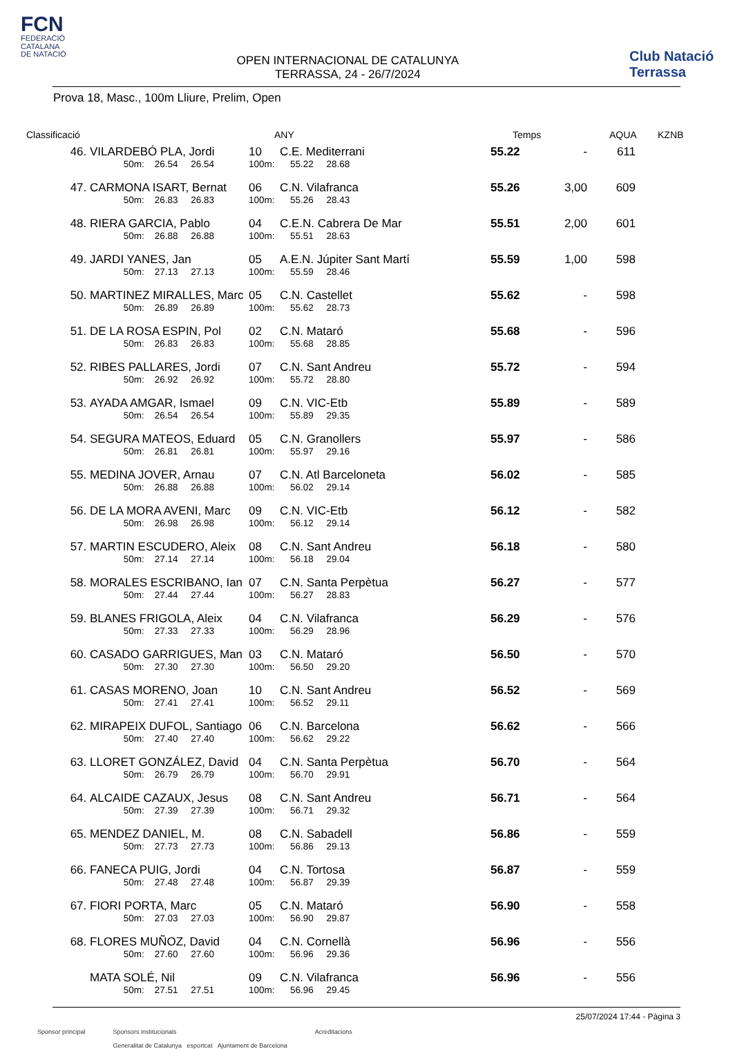FCN
FEDERACIÓ
CATALANA
DE NATACIÓ
OPEN INTERNACIONAL DE CATALUNYA
TERRASSA, 24 - 26/7/2024
Club Natació Terrassa
Prova 18, Masc., 100m Lliure, Prelim, Open
| Classificació | | ANY | | Temps | | AQUA | KZNB |
| --- | --- | --- | --- | --- | --- | --- | --- |
| 46. | VILARDEBÓ PLA, Jordi | 10 | C.E. Mediterrani | 55.22 | - | 611 |
| | 50m: 26.54 26.54 | 100m: | 55.22 28.68 | | | |
| 47. | CARMONA ISART, Bernat | 06 | C.N. Vilafranca | 55.26 | 3,00 | 609 |
| | 50m: 26.83 26.83 | 100m: | 55.26 28.43 | | | |
| 48. | RIERA GARCIA, Pablo | 04 | C.E.N. Cabrera De Mar | 55.51 | 2,00 | 601 |
| | 50m: 26.88 26.88 | 100m: | 55.51 28.63 | | | |
| 49. | JARDI YANES, Jan | 05 | A.E.N. Júpiter Sant Martí | 55.59 | 1,00 | 598 |
| | 50m: 27.13 27.13 | 100m: | 55.59 28.46 | | | |
| 50. | MARTINEZ MIRALLES, Marc | 05 | C.N. Castellet | 55.62 | - | 598 |
| | 50m: 26.89 26.89 | 100m: | 55.62 28.73 | | | |
| 51. | DE LA ROSA ESPIN, Pol | 02 | C.N. Mataró | 55.68 | - | 596 |
| | 50m: 26.83 26.83 | 100m: | 55.68 28.85 | | | |
| 52. | RIBES PALLARES, Jordi | 07 | C.N. Sant Andreu | 55.72 | - | 594 |
| | 50m: 26.92 26.92 | 100m: | 55.72 28.80 | | | |
| 53. | AYADA AMGAR, Ismael | 09 | C.N. VIC-Etb | 55.89 | - | 589 |
| | 50m: 26.54 26.54 | 100m: | 55.89 29.35 | | | |
| 54. | SEGURA MATEOS, Eduard | 05 | C.N. Granollers | 55.97 | - | 586 |
| | 50m: 26.81 26.81 | 100m: | 55.97 29.16 | | | |
| 55. | MEDINA JOVER, Arnau | 07 | C.N. Atl Barceloneta | 56.02 | - | 585 |
| | 50m: 26.88 26.88 | 100m: | 56.02 29.14 | | | |
| 56. | DE LA MORA AVENI, Marc | 09 | C.N. VIC-Etb | 56.12 | - | 582 |
| | 50m: 26.98 26.98 | 100m: | 56.12 29.14 | | | |
| 57. | MARTIN ESCUDERO, Aleix | 08 | C.N. Sant Andreu | 56.18 | - | 580 |
| | 50m: 27.14 27.14 | 100m: | 56.18 29.04 | | | |
| 58. | MORALES ESCRIBANO, Ian | 07 | C.N. Santa Perpètua | 56.27 | - | 577 |
| | 50m: 27.44 27.44 | 100m: | 56.27 28.83 | | | |
| 59. | BLANES FRIGOLA, Aleix | 04 | C.N. Vilafranca | 56.29 | - | 576 |
| | 50m: 27.33 27.33 | 100m: | 56.29 28.96 | | | |
| 60. | CASADO GARRIGUES, Man | 03 | C.N. Mataró | 56.50 | - | 570 |
| | 50m: 27.30 27.30 | 100m: | 56.50 29.20 | | | |
| 61. | CASAS MORENO, Joan | 10 | C.N. Sant Andreu | 56.52 | - | 569 |
| | 50m: 27.41 27.41 | 100m: | 56.52 29.11 | | | |
| 62. | MIRAPEIX DUFOL, Santiago | 06 | C.N. Barcelona | 56.62 | - | 566 |
| | 50m: 27.40 27.40 | 100m: | 56.62 29.22 | | | |
| 63. | LLORET GONZÁLEZ, David | 04 | C.N. Santa Perpètua | 56.70 | - | 564 |
| | 50m: 26.79 26.79 | 100m: | 56.70 29.91 | | | |
| 64. | ALCAIDE CAZAUX, Jesus | 08 | C.N. Sant Andreu | 56.71 | - | 564 |
| | 50m: 27.39 27.39 | 100m: | 56.71 29.32 | | | |
| 65. | MENDEZ DANIEL, M. | 08 | C.N. Sabadell | 56.86 | - | 559 |
| | 50m: 27.73 27.73 | 100m: | 56.86 29.13 | | | |
| 66. | FANECA PUIG, Jordi | 04 | C.N. Tortosa | 56.87 | - | 559 |
| | 50m: 27.48 27.48 | 100m: | 56.87 29.39 | | | |
| 67. | FIORI PORTA, Marc | 05 | C.N. Mataró | 56.90 | - | 558 |
| | 50m: 27.03 27.03 | 100m: | 56.90 29.87 | | | |
| 68. | FLORES MUÑOZ, David | 04 | C.N. Cornellà | 56.96 | - | 556 |
| | 50m: 27.60 27.60 | 100m: | 56.96 29.36 | | | |
| | MATA SOLÉ, Nil | 09 | C.N. Vilafranca | 56.96 | - | 556 |
| | 50m: 27.51 27.51 | 100m: | 56.96 29.45 | | | |
25/07/2024 17:44 - Pàgina 3
Sponsor principal Sponsors institucionals
Generalitat de Catalunya esportcat Ajuntament de Barcelona
Acreditacions